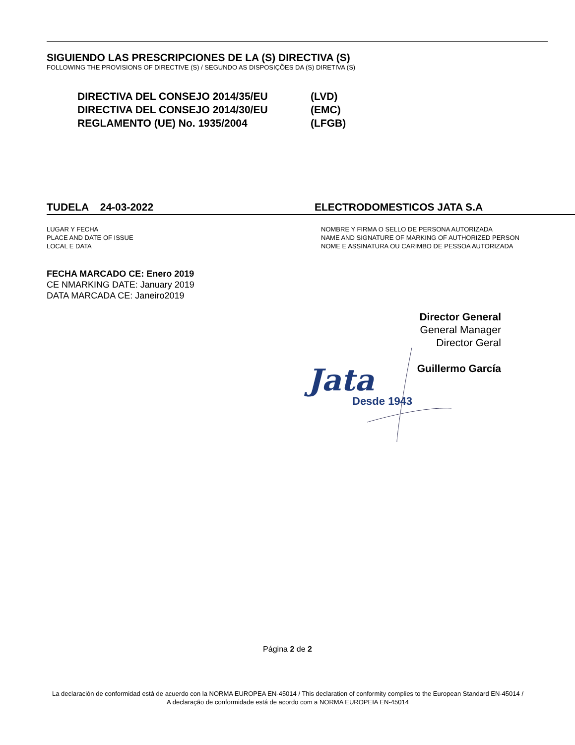SIGUIENDO LAS PRESCRIPCIONES DE LA (S) DIRECTIVA (S)
FOLLOWING THE PROVISIONS OF DIRECTIVE (S) / SEGUNDO AS DISPOSIÇÕES DA (S) DIRETIVA (S)
DIRECTIVA DEL CONSEJO 2014/35/EU (LVD)
DIRECTIVA DEL CONSEJO 2014/30/EU (EMC)
REGLAMENTO (UE) No. 1935/2004 (LFGB)
TUDELA 24-03-2022 ELECTRODOMESTICOS JATA S.A
LUGAR Y FECHA
PLACE AND DATE OF ISSUE
LOCAL E DATA
NOMBRE Y FIRMA O SELLO DE PERSONA AUTORIZADA
NAME AND SIGNATURE OF MARKING OF AUTHORIZED PERSON
NOME E ASSINATURA OU CARIMBO DE PESSOA AUTORIZADA
FECHA MARCADO CE: Enero 2019
CE NMARKING DATE: January 2019
DATA MARCADA CE: Janeiro2019
Director General
General Manager
Director Geral
Guillermo García
Jata
Desde 1943
Página 2 de 2
La declaración de conformidad está de acuerdo con la NORMA EUROPEA EN-45014 / This declaration of conformity complies to the European Standard EN-45014 / A declaração de conformidade está de acordo com a NORMA EUROPEIA EN-45014